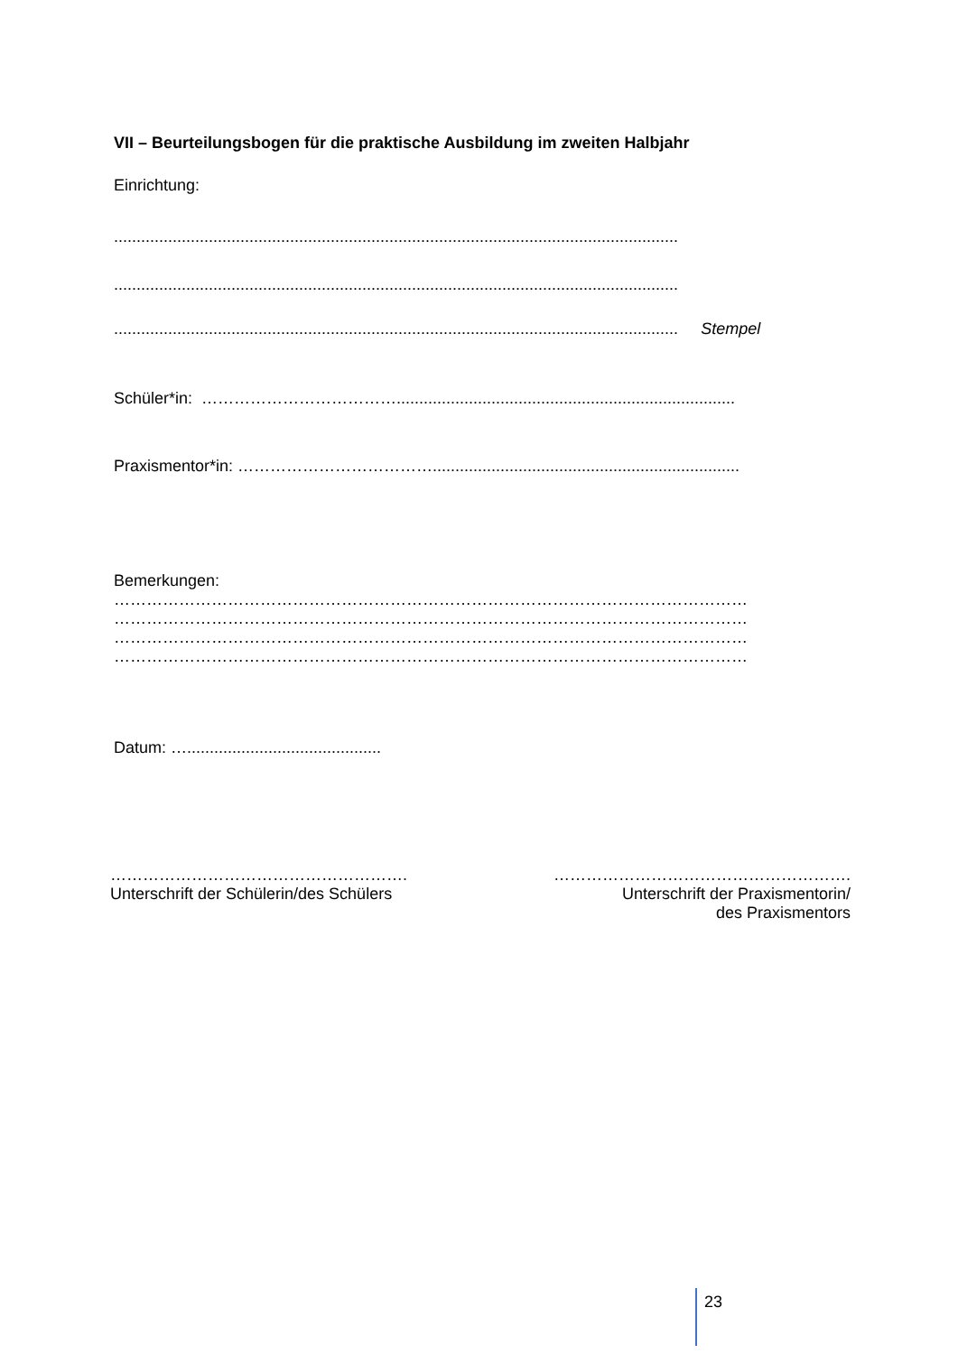VII – Beurteilungsbogen für die praktische Ausbildung im zweiten Halbjahr
Einrichtung:
.............................................................................................................................
.............................................................................................................................
............................................................................................................................. Stempel
Schüler*in: ………………………………...........................................................................
Praxismentor*in: ………………………………....................................................................
Bemerkungen:
………………………………………………………………………………………………………
………………………………………………………………………………………………………
………………………………………………………………………………………………………
………………………………………………………………………………………………………
Datum: …...........................................
……………………………………………….
Unterschrift der Schülerin/des Schülers
……………………………………………….
Unterschrift der Praxismentorin/
des Praxismentors
23